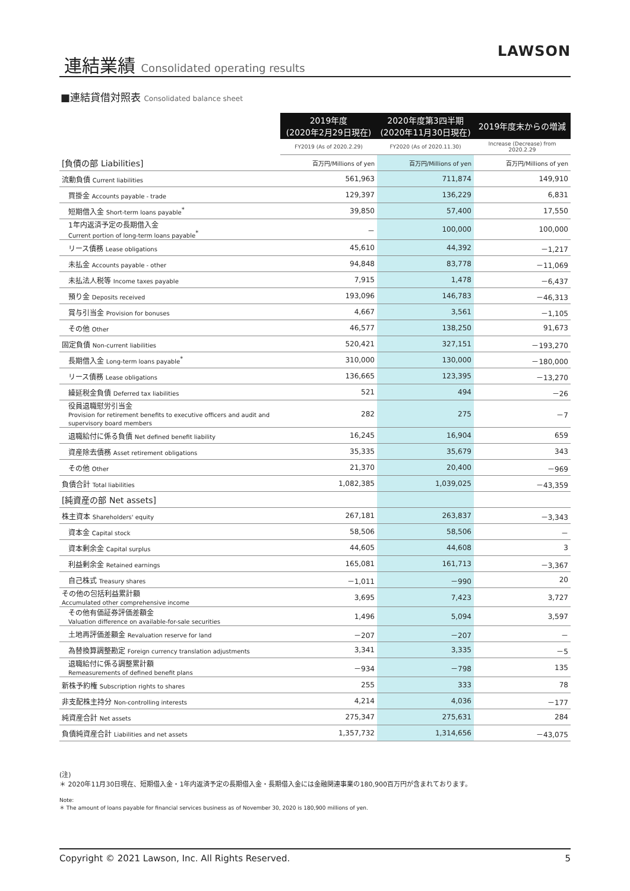連結業績 Consolidated operating results
LAWSON
■連結貸借対照表 Consolidated balance sheet
| | 2019年度 (2020年2月29日現在) | 2020年度第3四半期 (2020年11月30日現在) | 2019年度末からの増減 |
| | FY2019 (As of 2020.2.29) | FY2020 (As of 2020.11.30) | Increase (Decrease) from 2020.2.29 |
| [負債の部 Liabilities] | 百万円/Millions of yen | 百万円/Millions of yen | 百万円/Millions of yen |
| 流動負債 Current liabilities | 561,963 | 711,874 | 149,910 |
| 買掛金 Accounts payable - trade | 129,397 | 136,229 | 6,831 |
| 短期借入金 Short-term loans payable<sup>*</sup> | 39,850 | 57,400 | 17,550 |
| 1年内返済予定の長期借入金 Current portion of long-term loans payable<sup>*</sup> | － | 100,000 | 100,000 |
| リース債務 Lease obligations | 45,610 | 44,392 | －1,217 |
| 未払金 Accounts payable - other | 94,848 | 83,778 | －11,069 |
| 未払法人税等 Income taxes payable | 7,915 | 1,478 | －6,437 |
| 預り金 Deposits received | 193,096 | 146,783 | －46,313 |
| 賞与引当金 Provision for bonuses | 4,667 | 3,561 | －1,105 |
| その他 Other | 46,577 | 138,250 | 91,673 |
| 固定負債 Non-current liabilities | 520,421 | 327,151 | －193,270 |
| 長期借入金 Long-term loans payable<sup>*</sup> | 310,000 | 130,000 | －180,000 |
| リース債務 Lease obligations | 136,665 | 123,395 | －13,270 |
| 繰延税金負債 Deferred tax liabilities | 521 | 494 | －26 |
| 役員退職慰労引当金 Provision for retirement benefits to executive officers and audit and supervisory board members | 282 | 275 | －7 |
| 退職給付に係る負債 Net defined benefit liability | 16,245 | 16,904 | 659 |
| 資産除去債務 Asset retirement obligations | 35,335 | 35,679 | 343 |
| その他 Other | 21,370 | 20,400 | －969 |
| 負債合計 Total liabilities | 1,082,385 | 1,039,025 | －43,359 |
| [純資産の部 Net assets] | | | |
| 株主資本 Shareholders' equity | 267,181 | 263,837 | －3,343 |
| 資本金 Capital stock | 58,506 | 58,506 | － |
| 資本剰余金 Capital surplus | 44,605 | 44,608 | 3 |
| 利益剰余金 Retained earnings | 165,081 | 161,713 | －3,367 |
| 自己株式 Treasury shares | －1,011 | －990 | 20 |
| その他の包括利益累計額 Accumulated other comprehensive income | 3,695 | 7,423 | 3,727 |
| その他有価証券評価差額金 Valuation difference on available-for-sale securities | 1,496 | 5,094 | 3,597 |
| 土地再評価差額金 Revaluation reserve for land | －207 | －207 | － |
| 為替換算調整勘定 Foreign currency translation adjustments | 3,341 | 3,335 | －5 |
| 退職給付に係る調整累計額 Remeasurements of defined benefit plans | －934 | －798 | 135 |
| 新株予約権 Subscription rights to shares | 255 | 333 | 78 |
| 非支配株主持分 Non-controlling interests | 4,214 | 4,036 | －177 |
| 純資産合計 Net assets | 275,347 | 275,631 | 284 |
| 負債純資産合計 Liabilities and net assets | 1,357,732 | 1,314,656 | －43,075 |
(注)
＊ 2020年11月30日現在、短期借入金・1年内返済予定の長期借入金・長期借入金には金融関連事業の180,900百万円が含まれております。
Note:
＊ The amount of loans payable for financial services business as of November 30, 2020 is 180,900 millions of yen.
Copyright © 2021 Lawson, Inc. All Rights Reserved. 5